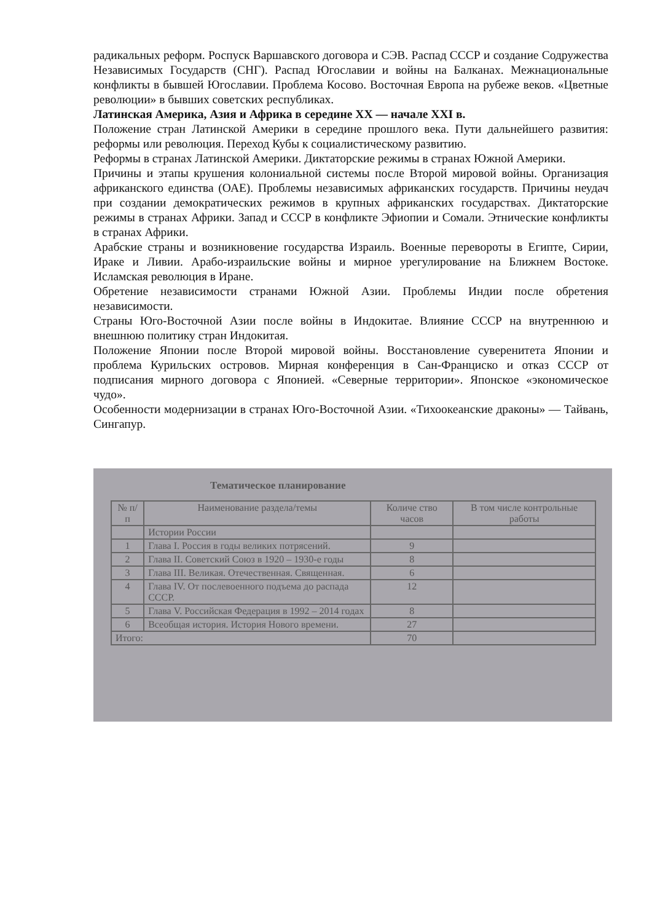радикальных реформ. Роспуск Варшавского договора и СЭВ. Распад СССР и создание Содружества Независимых Государств (СНГ). Распад Югославии и войны на Балканах. Межнациональные конфликты в бывшей Югославии. Проблема Косово. Восточная Европа на рубеже веков. «Цветные революции» в бывших советских республиках.
Латинская Америка, Азия и Африка в середине XX — начале XXI в.
Положение стран Латинской Америки в середине прошлого века. Пути дальнейшего развития: реформы или революция. Переход Кубы к социалистическому развитию.
Реформы в странах Латинской Америки. Диктаторские режимы в странах Южной Америки.
Причины и этапы крушения колониальной системы после Второй мировой войны. Организация африканского единства (ОАЕ). Проблемы независимых африканских государств. Причины неудач при создании демократических режимов в крупных африканских государствах. Диктаторские режимы в странах Африки. Запад и СССР в конфликте Эфиопии и Сомали. Этнические конфликты в странах Африки.
Арабские страны и возникновение государства Израиль. Военные перевороты в Египте, Сирии, Ираке и Ливии. Арабо-израильские войны и мирное урегулирование на Ближнем Востоке. Исламская революция в Иране.
Обретение независимости странами Южной Азии. Проблемы Индии после обретения независимости.
Страны Юго-Восточной Азии после войны в Индокитае. Влияние СССР на внутреннюю и внешнюю политику стран Индокитая.
Положение Японии после Второй мировой войны. Восстановление суверенитета Японии и проблема Курильских островов. Мирная конференция в Сан-Франциско и отказ СССР от подписания мирного договора с Японией. «Северные территории». Японское «экономическое чудо».
Особенности модернизации в странах Юго-Восточной Азии. «Тихоокеанские драконы» — Тайвань, Сингапур.
Тематическое планирование
| № п/п | Наименование раздела/темы | Количе ство часов | В том числе контрольные работы |
| --- | --- | --- | --- |
| | Истории России | | |
| 1 | Глава I. Россия в годы великих потрясений. | 9 | |
| 2 | Глава II. Советский Союз в 1920 – 1930-е годы | 8 | |
| 3 | Глава III. Великая. Отечественная. Священная. | 6 | |
| 4 | Глава IV. От послевоенного подъема до распада СССР. | 12 | |
| 5 | Глава V. Российская Федерация в 1992 – 2014 годах | 8 | |
| 6 | Всеобщая история. История Нового времени. | 27 | |
| Итого: | | 70 | |